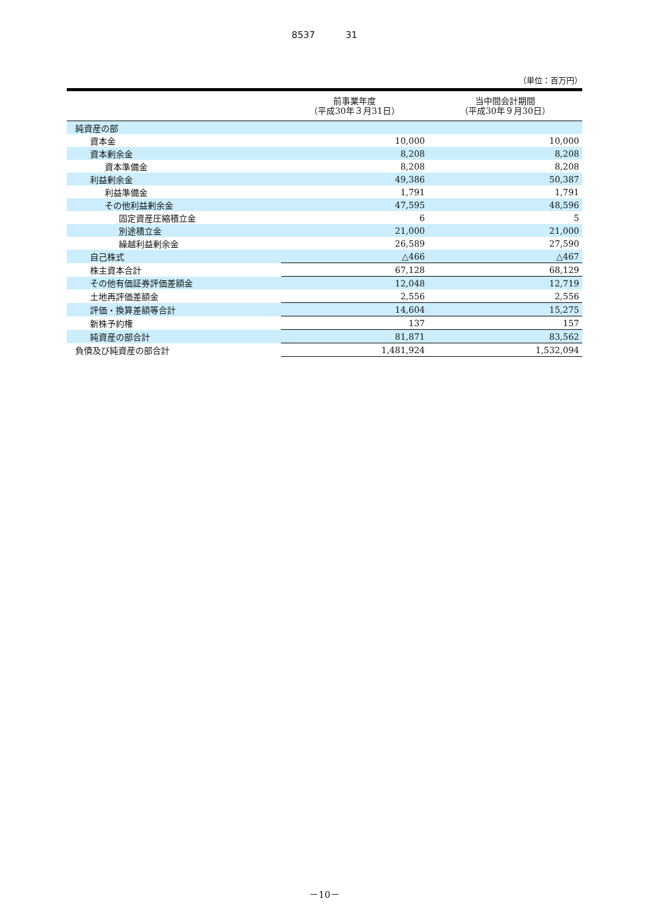8537 31
（単位：百万円）
| | 前事業年度 （平成30年３月31日） | 当中間会計期間 （平成30年９月30日） |
| --- | --- | --- |
| 純資産の部 | | |
| 資本金 | 10,000 | 10,000 |
| 資本剰余金 | 8,208 | 8,208 |
| 資本準備金 | 8,208 | 8,208 |
| 利益剰余金 | 49,386 | 50,387 |
| 利益準備金 | 1,791 | 1,791 |
| その他利益剰余金 | 47,595 | 48,596 |
| 固定資産圧縮積立金 | 6 | 5 |
| 別途積立金 | 21,000 | 21,000 |
| 繰越利益剰余金 | 26,589 | 27,590 |
| 自己株式 | △466 | △467 |
| 株主資本合計 | 67,128 | 68,129 |
| その他有価証券評価差額金 | 12,048 | 12,719 |
| 土地再評価差額金 | 2,556 | 2,556 |
| 評価・換算差額等合計 | 14,604 | 15,275 |
| 新株予約権 | 137 | 157 |
| 純資産の部合計 | 81,871 | 83,562 |
| 負債及び純資産の部合計 | 1,481,924 | 1,532,094 |
－10－